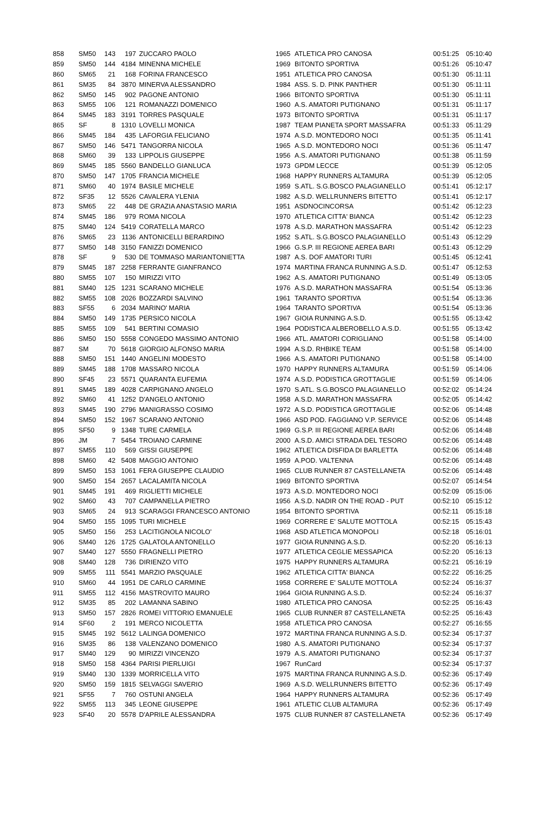| 858 | SM50 | 143 | 197 | ZUCCARO PAOLO | 1965 | ATLETICA PRO CANOSA | 00:51:25 | 05:10:40 |
| 859 | SM50 | 144 | 4184 | MINENNA MICHELE | 1969 | BITONTO SPORTIVA | 00:51:26 | 05:10:47 |
| 860 | SM65 | 21 | 168 | FORINA FRANCESCO | 1951 | ATLETICA PRO CANOSA | 00:51:30 | 05:11:11 |
| 861 | SM35 | 84 | 3870 | MINERVA ALESSANDRO | 1984 | ASS. S. D. PINK PANTHER | 00:51:30 | 05:11:11 |
| 862 | SM50 | 145 | 902 | PAGONE ANTONIO | 1966 | BITONTO SPORTIVA | 00:51:30 | 05:11:11 |
| 863 | SM55 | 106 | 121 | ROMANAZZI DOMENICO | 1960 | A.S. AMATORI PUTIGNANO | 00:51:31 | 05:11:17 |
| 864 | SM45 | 183 | 3191 | TORRES PASQUALE | 1973 | BITONTO SPORTIVA | 00:51:31 | 05:11:17 |
| 865 | SF | 8 | 1310 | LOVELLI MONICA | 1987 | TEAM PIANETA SPORT MASSAFRA | 00:51:33 | 05:11:29 |
| 866 | SM45 | 184 | 435 | LAFORGIA FELICIANO | 1974 | A.S.D. MONTEDORO NOCI | 00:51:35 | 05:11:41 |
| 867 | SM50 | 146 | 5471 | TANGORRA NICOLA | 1965 | A.S.D. MONTEDORO NOCI | 00:51:36 | 05:11:47 |
| 868 | SM60 | 39 | 133 | LIPPOLIS GIUSEPPE | 1956 | A.S. AMATORI PUTIGNANO | 00:51:38 | 05:11:59 |
| 869 | SM45 | 185 | 5560 | BANDELLO GIANLUCA | 1973 | GPDM LECCE | 00:51:39 | 05:12:05 |
| 870 | SM50 | 147 | 1705 | FRANCIA MICHELE | 1968 | HAPPY RUNNERS ALTAMURA | 00:51:39 | 05:12:05 |
| 871 | SM60 | 40 | 1974 | BASILE MICHELE | 1959 | S.ATL. S.G.BOSCO PALAGIANELLO | 00:51:41 | 05:12:17 |
| 872 | SF35 | 12 | 5526 | CAVALERA YLENIA | 1982 | A.S.D. WELLRUNNERS BITETTO | 00:51:41 | 05:12:17 |
| 873 | SM65 | 22 | 448 | DE GRAZIA ANASTASIO MARIA | 1951 | ASDNOCINCORSA | 00:51:42 | 05:12:23 |
| 874 | SM45 | 186 | 979 | ROMA NICOLA | 1970 | ATLETICA CITTA' BIANCA | 00:51:42 | 05:12:23 |
| 875 | SM40 | 124 | 5419 | CORATELLA MARCO | 1978 | A.S.D. MARATHON MASSAFRA | 00:51:42 | 05:12:23 |
| 876 | SM65 | 23 | 1136 | ANTONICELLI BERARDINO | 1952 | S.ATL. S.G.BOSCO PALAGIANELLO | 00:51:43 | 05:12:29 |
| 877 | SM50 | 148 | 3150 | FANIZZI DOMENICO | 1966 | G.S.P. III REGIONE AEREA BARI | 00:51:43 | 05:12:29 |
| 878 | SF | 9 | 530 | DE TOMMASO MARIANTONIETTA | 1987 | A.S. DOF AMATORI TURI | 00:51:45 | 05:12:41 |
| 879 | SM45 | 187 | 2258 | FERRANTE GIANFRANCO | 1974 | MARTINA FRANCA RUNNING A.S.D. | 00:51:47 | 05:12:53 |
| 880 | SM55 | 107 | 150 | MIRIZZI VITO | 1962 | A.S. AMATORI PUTIGNANO | 00:51:49 | 05:13:05 |
| 881 | SM40 | 125 | 1231 | SCARANO MICHELE | 1976 | A.S.D. MARATHON MASSAFRA | 00:51:54 | 05:13:36 |
| 882 | SM55 | 108 | 2026 | BOZZARDI SALVINO | 1961 | TARANTO SPORTIVA | 00:51:54 | 05:13:36 |
| 883 | SF55 | 6 | 2034 | MARINO' MARIA | 1964 | TARANTO SPORTIVA | 00:51:54 | 05:13:36 |
| 884 | SM50 | 149 | 1735 | PERSICO NICOLA | 1967 | GIOIA RUNNING A.S.D. | 00:51:55 | 05:13:42 |
| 885 | SM55 | 109 | 541 | BERTINI COMASIO | 1964 | PODISTICA ALBEROBELLO A.S.D. | 00:51:55 | 05:13:42 |
| 886 | SM50 | 150 | 5558 | CONGEDO MASSIMO ANTONIO | 1966 | ATL. AMATORI CORIGLIANO | 00:51:58 | 05:14:00 |
| 887 | SM | 70 | 5618 | GIORGIO ALFONSO MARIA | 1994 | A.S.D. RHBIKE TEAM | 00:51:58 | 05:14:00 |
| 888 | SM50 | 151 | 1440 | ANGELINI MODESTO | 1966 | A.S. AMATORI PUTIGNANO | 00:51:58 | 05:14:00 |
| 889 | SM45 | 188 | 1708 | MASSARO NICOLA | 1970 | HAPPY RUNNERS ALTAMURA | 00:51:59 | 05:14:06 |
| 890 | SF45 | 23 | 5571 | QUARANTA EUFEMIA | 1974 | A.S.D. PODISTICA GROTTAGLIE | 00:51:59 | 05:14:06 |
| 891 | SM45 | 189 | 4028 | CARPIGNANO ANGELO | 1970 | S.ATL. S.G.BOSCO PALAGIANELLO | 00:52:02 | 05:14:24 |
| 892 | SM60 | 41 | 1252 | D'ANGELO ANTONIO | 1958 | A.S.D. MARATHON MASSAFRA | 00:52:05 | 05:14:42 |
| 893 | SM45 | 190 | 2796 | MANIGRASSO COSIMO | 1972 | A.S.D. PODISTICA GROTTAGLIE | 00:52:06 | 05:14:48 |
| 894 | SM50 | 152 | 1967 | SCARANO ANTONIO | 1966 | ASD POD. FAGGIANO V.P. SERVICE | 00:52:06 | 05:14:48 |
| 895 | SF50 | 9 | 1348 | TURE CARMELA | 1969 | G.S.P. III REGIONE AEREA BARI | 00:52:06 | 05:14:48 |
| 896 | JM | 7 | 5454 | TROIANO CARMINE | 2000 | A.S.D. AMICI STRADA DEL TESORO | 00:52:06 | 05:14:48 |
| 897 | SM55 | 110 | 569 | GISSI GIUSEPPE | 1962 | ATLETICA DISFIDA DI BARLETTA | 00:52:06 | 05:14:48 |
| 898 | SM60 | 42 | 5408 | MAGGIO ANTONIO | 1959 | A.POD. VALTENNA | 00:52:06 | 05:14:48 |
| 899 | SM50 | 153 | 1061 | FERA GIUSEPPE CLAUDIO | 1965 | CLUB RUNNER 87 CASTELLANETA | 00:52:06 | 05:14:48 |
| 900 | SM50 | 154 | 2657 | LACALAMITA NICOLA | 1969 | BITONTO SPORTIVA | 00:52:07 | 05:14:54 |
| 901 | SM45 | 191 | 469 | RIGLIETTI MICHELE | 1973 | A.S.D. MONTEDORO NOCI | 00:52:09 | 05:15:06 |
| 902 | SM60 | 43 | 707 | CAMPANELLA PIETRO | 1956 | A.S.D. NADIR ON THE ROAD - PUT | 00:52:10 | 05:15:12 |
| 903 | SM65 | 24 | 913 | SCARAGGI FRANCESCO ANTONIO | 1954 | BITONTO SPORTIVA | 00:52:11 | 05:15:18 |
| 904 | SM50 | 155 | 1095 | TURI MICHELE | 1969 | CORRERE E' SALUTE MOTTOLA | 00:52:15 | 05:15:43 |
| 905 | SM50 | 156 | 253 | LACITIGNOLA NICOLO' | 1968 | ASD ATLETICA MONOPOLI | 00:52:18 | 05:16:01 |
| 906 | SM40 | 126 | 1725 | GALATOLA ANTONELLO | 1977 | GIOIA RUNNING A.S.D. | 00:52:20 | 05:16:13 |
| 907 | SM40 | 127 | 5550 | FRAGNELLI PIETRO | 1977 | ATLETICA CEGLIE MESSAPICA | 00:52:20 | 05:16:13 |
| 908 | SM40 | 128 | 736 | DIRIENZO VITO | 1975 | HAPPY RUNNERS ALTAMURA | 00:52:21 | 05:16:19 |
| 909 | SM55 | 111 | 5541 | MARZIO PASQUALE | 1962 | ATLETICA CITTA' BIANCA | 00:52:22 | 05:16:25 |
| 910 | SM60 | 44 | 1951 | DE CARLO CARMINE | 1958 | CORRERE E' SALUTE MOTTOLA | 00:52:24 | 05:16:37 |
| 911 | SM55 | 112 | 4156 | MASTROVITO MAURO | 1964 | GIOIA RUNNING A.S.D. | 00:52:24 | 05:16:37 |
| 912 | SM35 | 85 | 202 | LAMANNA SABINO | 1980 | ATLETICA PRO CANOSA | 00:52:25 | 05:16:43 |
| 913 | SM50 | 157 | 2826 | ROMEI VITTORIO EMANUELE | 1965 | CLUB RUNNER 87 CASTELLANETA | 00:52:25 | 05:16:43 |
| 914 | SF60 | 2 | 191 | MERCO NICOLETTA | 1958 | ATLETICA PRO CANOSA | 00:52:27 | 05:16:55 |
| 915 | SM45 | 192 | 5612 | LALINGA DOMENICO | 1972 | MARTINA FRANCA RUNNING A.S.D. | 00:52:34 | 05:17:37 |
| 916 | SM35 | 86 | 138 | VALENZANO DOMENICO | 1980 | A.S. AMATORI PUTIGNANO | 00:52:34 | 05:17:37 |
| 917 | SM40 | 129 | 90 | MIRIZZI VINCENZO | 1979 | A.S. AMATORI PUTIGNANO | 00:52:34 | 05:17:37 |
| 918 | SM50 | 158 | 4364 | PARISI PIERLUIGI | 1967 | RunCard | 00:52:34 | 05:17:37 |
| 919 | SM40 | 130 | 1339 | MORRICELLA VITO | 1975 | MARTINA FRANCA RUNNING A.S.D. | 00:52:36 | 05:17:49 |
| 920 | SM50 | 159 | 1815 | SELVAGGI SAVERIO | 1969 | A.S.D. WELLRUNNERS BITETTO | 00:52:36 | 05:17:49 |
| 921 | SF55 | 7 | 760 | OSTUNI ANGELA | 1964 | HAPPY RUNNERS ALTAMURA | 00:52:36 | 05:17:49 |
| 922 | SM55 | 113 | 345 | LEONE GIUSEPPE | 1961 | ATLETIC CLUB ALTAMURA | 00:52:36 | 05:17:49 |
| 923 | SF40 | 20 | 5578 | D'APRILE ALESSANDRA | 1975 | CLUB RUNNER 87 CASTELLANETA | 00:52:36 | 05:17:49 |